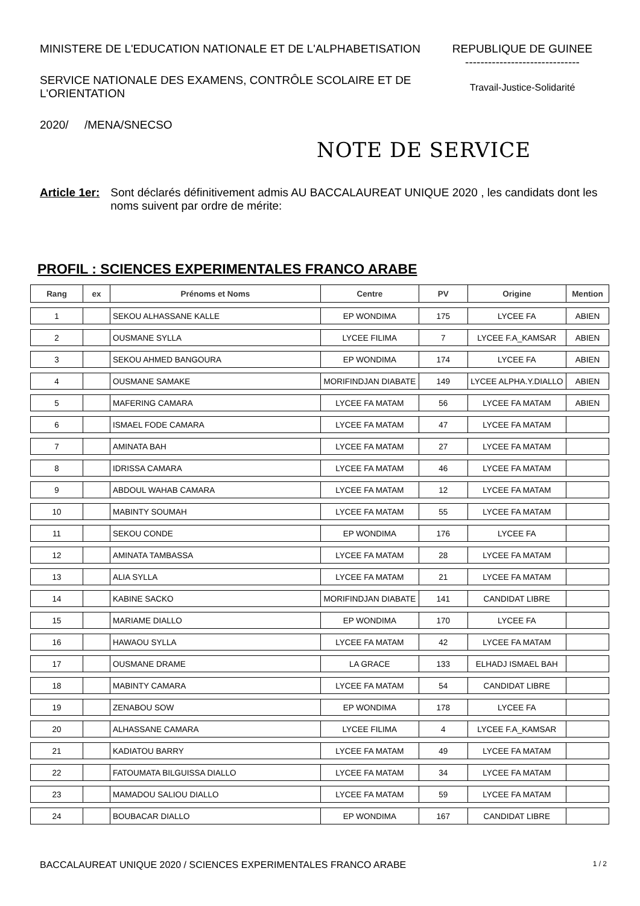MINISTERE DE L'EDUCATION NATIONALE ET DE L'ALPHABETISATION
SERVICE NATIONALE DES EXAMENS, CONTRÔLE SCOLAIRE ET DE L'ORIENTATION
2020/ /MENA/SNECSO
REPUBLIQUE DE GUINEE
------------------------------
Travail-Justice-Solidarité
NOTE DE SERVICE
Article 1er: Sont déclarés définitivement admis AU BACCALAUREAT UNIQUE 2020 , les candidats dont les noms suivent par ordre de mérite:
PROFIL : SCIENCES EXPERIMENTALES FRANCO ARABE
| Rang | ex | Prénoms et Noms | Centre | PV | Origine | Mention |
| --- | --- | --- | --- | --- | --- | --- |
| 1 | | SEKOU ALHASSANE KALLE | EP WONDIMA | 175 | LYCEE FA | ABIEN |
| 2 | | OUSMANE SYLLA | LYCEE FILIMA | 7 | LYCEE F.A_KAMSAR | ABIEN |
| 3 | | SEKOU AHMED BANGOURA | EP WONDIMA | 174 | LYCEE FA | ABIEN |
| 4 | | OUSMANE SAMAKE | MORIFINDJAN DIABATE | 149 | LYCEE ALPHA.Y.DIALLO | ABIEN |
| 5 | | MAFERING CAMARA | LYCEE FA MATAM | 56 | LYCEE FA MATAM | ABIEN |
| 6 | | ISMAEL FODE CAMARA | LYCEE FA MATAM | 47 | LYCEE FA MATAM | |
| 7 | | AMINATA BAH | LYCEE FA MATAM | 27 | LYCEE FA MATAM | |
| 8 | | IDRISSA CAMARA | LYCEE FA MATAM | 46 | LYCEE FA MATAM | |
| 9 | | ABDOUL WAHAB CAMARA | LYCEE FA MATAM | 12 | LYCEE FA MATAM | |
| 10 | | MABINTY SOUMAH | LYCEE FA MATAM | 55 | LYCEE FA MATAM | |
| 11 | | SEKOU CONDE | EP WONDIMA | 176 | LYCEE FA | |
| 12 | | AMINATA TAMBASSA | LYCEE FA MATAM | 28 | LYCEE FA MATAM | |
| 13 | | ALIA SYLLA | LYCEE FA MATAM | 21 | LYCEE FA MATAM | |
| 14 | | KABINE SACKO | MORIFINDJAN DIABATE | 141 | CANDIDAT LIBRE | |
| 15 | | MARIAME DIALLO | EP WONDIMA | 170 | LYCEE FA | |
| 16 | | HAWAOU SYLLA | LYCEE FA MATAM | 42 | LYCEE FA MATAM | |
| 17 | | OUSMANE DRAME | LA GRACE | 133 | ELHADJ ISMAEL BAH | |
| 18 | | MABINTY CAMARA | LYCEE FA MATAM | 54 | CANDIDAT LIBRE | |
| 19 | | ZENABOU SOW | EP WONDIMA | 178 | LYCEE FA | |
| 20 | | ALHASSANE CAMARA | LYCEE FILIMA | 4 | LYCEE F.A_KAMSAR | |
| 21 | | KADIATOU BARRY | LYCEE FA MATAM | 49 | LYCEE FA MATAM | |
| 22 | | FATOUMATA BILGUISSA DIALLO | LYCEE FA MATAM | 34 | LYCEE FA MATAM | |
| 23 | | MAMADOU SALIOU DIALLO | LYCEE FA MATAM | 59 | LYCEE FA MATAM | |
| 24 | | BOUBACAR DIALLO | EP WONDIMA | 167 | CANDIDAT LIBRE | |
BACCALAUREAT UNIQUE 2020 / SCIENCES EXPERIMENTALES FRANCO ARABE 1 / 2